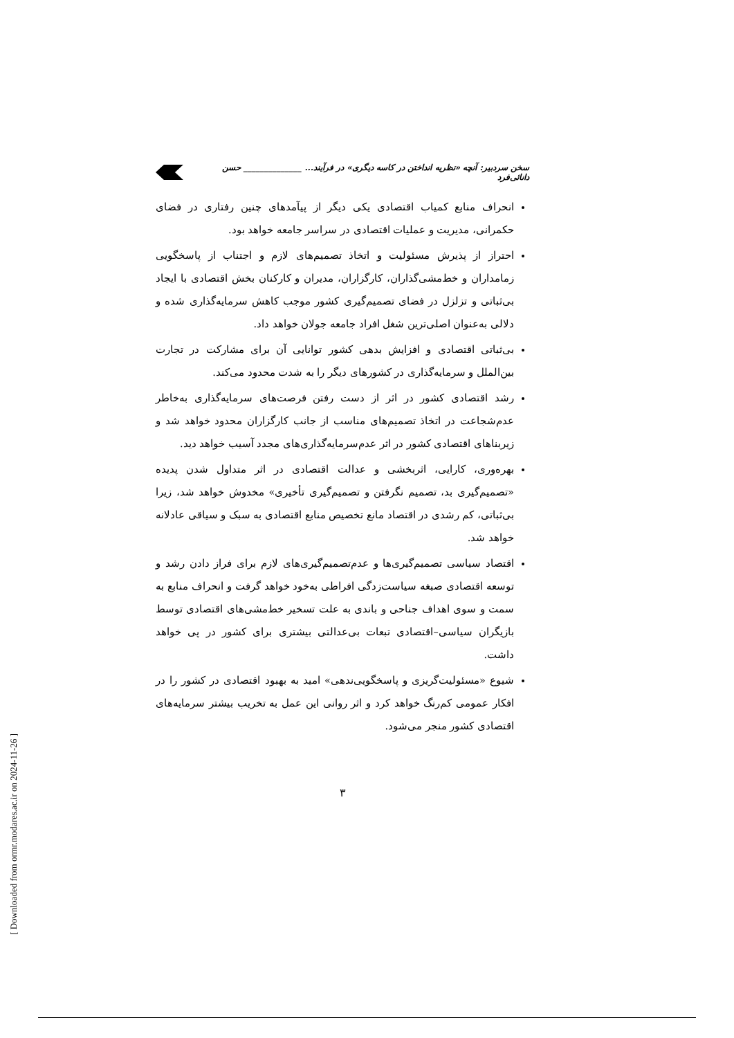سخن سردبیر: آنچه «نظریه انداختن در کاسه دیگری» در فرآیند... ______________ حسن دانائی‌فرد
انحراف منابع کمیاب اقتصادی یکی دیگر از پیآمدهای چنین رفتاری در فضای حکمرانی، مدیریت و عملیات اقتصادی در سراسر جامعه خواهد بود.
احتراز از پذیرش مسئولیت و اتخاذ تصمیم‌های لازم و اجتناب از پاسخگویی زمامداران و خط‌مشی‌گذاران، کارگزاران، مدیران و کارکنان بخش اقتصادی با ایجاد بی‌ثباتی و تزلزل در فضای تصمیم‌گیری کشور موجب کاهش سرمایه‌گذاری شده و دلالی به‌عنوان اصلی‌ترین شغل افراد جامعه جولان خواهد داد.
بی‌ثباتی اقتصادی و افزایش بدهی کشور توانایی آن برای مشارکت در تجارت بین‌الملل و سرمایه‌گذاری در کشورهای دیگر را به شدت محدود می‌کند.
رشد اقتصادی کشور در اثر از دست رفتن فرصت‌های سرمایه‌گذاری به‌خاطر عدم‌شجاعت در اتخاذ تصمیم‌های مناسب از جانب کارگزاران محدود خواهد شد و زیربناهای اقتصادی کشور در اثر عدم‌سرمایه‌گذاری‌های مجدد آسیب خواهد دید.
بهره‌وری، کارایی، اثربخشی و عدالت اقتصادی در اثر متداول شدن پدیده «تصمیم‌گیری بد، تصمیم نگرفتن و تصمیم‌گیری تأخیری» مخدوش خواهد شد، زیرا بی‌ثباتی، کم رشدی در اقتصاد مانع تخصیص منابع اقتصادی به سبک و سیاقی عادلانه خواهد شد.
اقتصاد سیاسی تصمیم‌گیری‌ها و عدم‌تصمیم‌گیری‌های لازم برای فراز دادن رشد و توسعه اقتصادی صبغه سیاست‌زدگی افراطی به‌خود خواهد گرفت و انحراف منابع به سمت و سوی اهداف جناحی و باندی به علت تسخیر خط‌مشی‌های اقتصادی توسط بازیگران سیاسی–اقتصادی تبعات بی‌عدالتی بیشتری برای کشور در پی خواهد داشت.
شیوع «مسئولیت‌گریزی و پاسخگویی‌ندهی» امید به بهبود اقتصادی در کشور را در افکار عمومی کم‌رنگ خواهد کرد و اثر روانی این عمل به تخریب بیشتر سرمایه‌های اقتصادی کشور منجر می‌شود.
۳
[ Downloaded from ormr.modares.ac.ir on 2024-11-26 ]